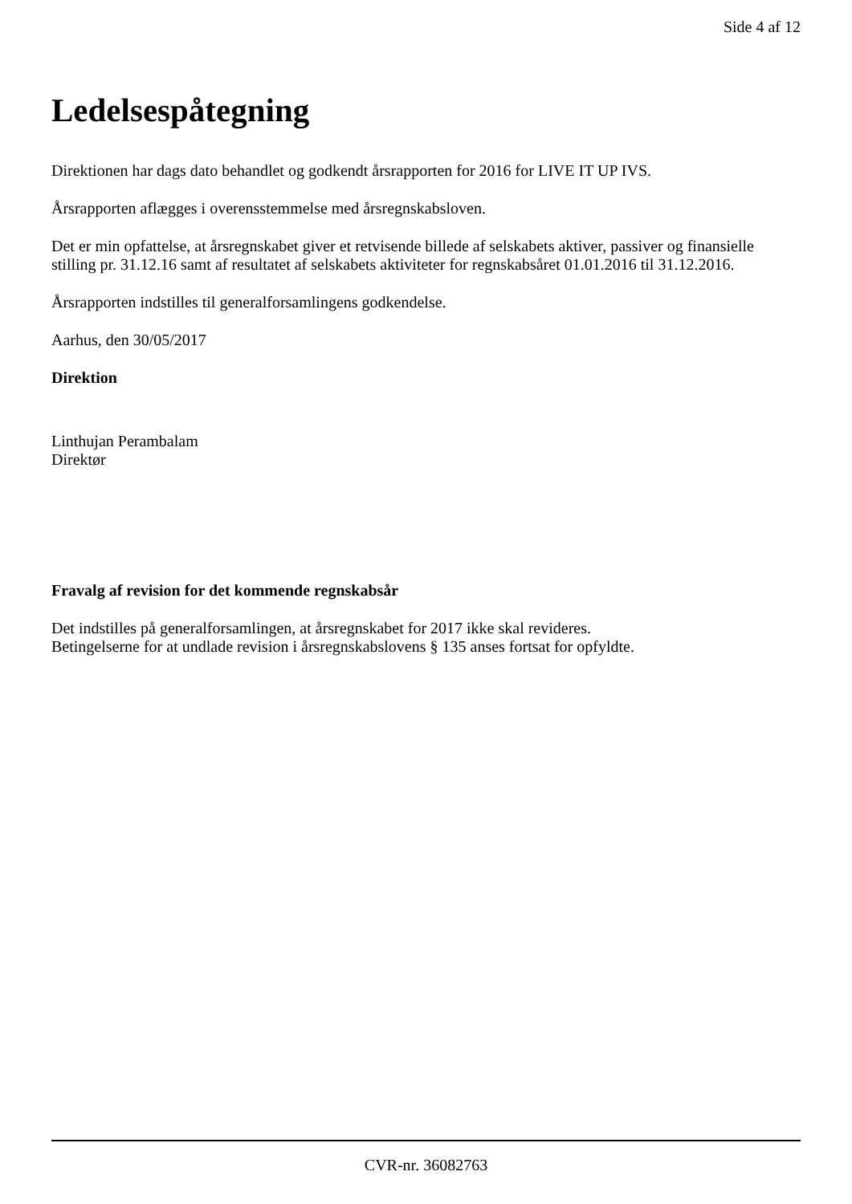Side 4 af 12
Ledelsespåtegning
Direktionen har dags dato behandlet og godkendt årsrapporten for 2016 for LIVE IT UP IVS.
Årsrapporten aflægges i overensstemmelse med årsregnskabsloven.
Det er min opfattelse, at årsregnskabet giver et retvisende billede af selskabets aktiver, passiver og finansielle stilling pr. 31.12.16 samt af resultatet af selskabets aktiviteter for regnskabsåret 01.01.2016 til 31.12.2016.
Årsrapporten indstilles til generalforsamlingens godkendelse.
Aarhus, den 30/05/2017
Direktion
Linthujan Perambalam
Direktør
Fravalg af revision for det kommende regnskabsår
Det indstilles på generalforsamlingen, at årsregnskabet for 2017 ikke skal revideres.
Betingelserne for at undlade revision i årsregnskabslovens § 135 anses fortsat for opfyldte.
CVR-nr. 36082763